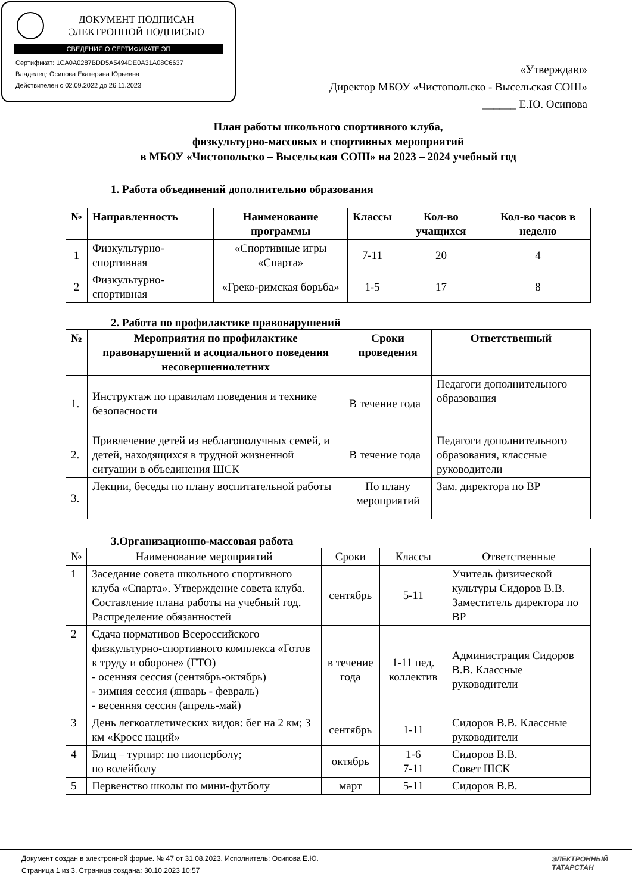ДОКУМЕНТ ПОДПИСАН
ЭЛЕКТРОННОЙ ПОДПИСЬЮ
СВЕДЕНИЯ О СЕРТИФИКАТЕ ЭП
Сертификат: 1CA0A0287BDD5A5494DE0A31A08C6637
Владелец: Осипова Екатерина Юрьевна
Действителен с 02.09.2022 до 26.11.2023
«Утверждаю»
Директор МБОУ «Чистопольско - Высельская СОШ»
______ Е.Ю. Осипова
План работы школьного спортивного клуба,
физкультурно-массовых и спортивных мероприятий
в МБОУ «Чистопольско – Высельская СОШ» на 2023 – 2024 учебный год
1. Работа объединений дополнительно образования
| № | Направленность | Наименование программы | Классы | Кол-во учащихся | Кол-во часов в неделю |
| --- | --- | --- | --- | --- | --- |
| 1 | Физкультурно-спортивная | «Спортивные игры «Спарта» | 7-11 | 20 | 4 |
| 2 | Физкультурно-спортивная | «Греко-римская борьба» | 1-5 | 17 | 8 |
2. Работа по профилактике правонарушений
| № | Мероприятия по профилактике правонарушений и асоциального поведения несовершеннолетних | Сроки проведения | Ответственный |
| --- | --- | --- | --- |
| 1. | Инструктаж по правилам поведения и технике безопасности | В течение года | Педагоги дополнительного образования |
| 2. | Привлечение детей из неблагополучных семей, и детей, находящихся в трудной жизненной ситуации в объединения ШСК | В течение года | Педагоги дополнительного образования, классные руководители |
| 3. | Лекции, беседы по плану воспитательной работы | По плану мероприятий | Зам. директора по ВР |
3.Организационно-массовая работа
| № | Наименование мероприятий | Сроки | Классы | Ответственные |
| 1 | Заседание совета школьного спортивного клуба «Спарта». Утверждение совета клуба. Составление плана работы на учебный год. Распределение обязанностей | сентябрь | 5-11 | Учитель физической культуры Сидоров В.В. Заместитель директора по ВР |
| 2 | Сдача нормативов Всероссийского физкультурно-спортивного комплекса «Готов к труду и обороне» (ГТО) - осенняя сессия (сентябрь-октябрь) - зимняя сессия (январь - февраль) - весенняя сессия (апрель-май) | в течение года | 1-11 пед. коллектив | Администрация Сидоров В.В. Классные руководители |
| 3 | День легкоатлетических видов: бег на 2 км; 3 км «Кросс наций» | сентябрь | 1-11 | Сидоров В.В. Классные руководители |
| 4 | Блиц – турнир: по пионерболу; по волейболу | октябрь | 1-6 7-11 | Сидоров В.В. Совет ШСК |
| 5 | Первенство школы по мини-футболу | март | 5-11 | Сидоров В.В. |
Документ создан в электронной форме. № 47 от 31.08.2023. Исполнитель: Осипова Е.Ю.
Страница 1 из 3. Страница создана: 30.10.2023 10:57
ЭЛЕКТРОННЫЙ
ТАТАРСТАН